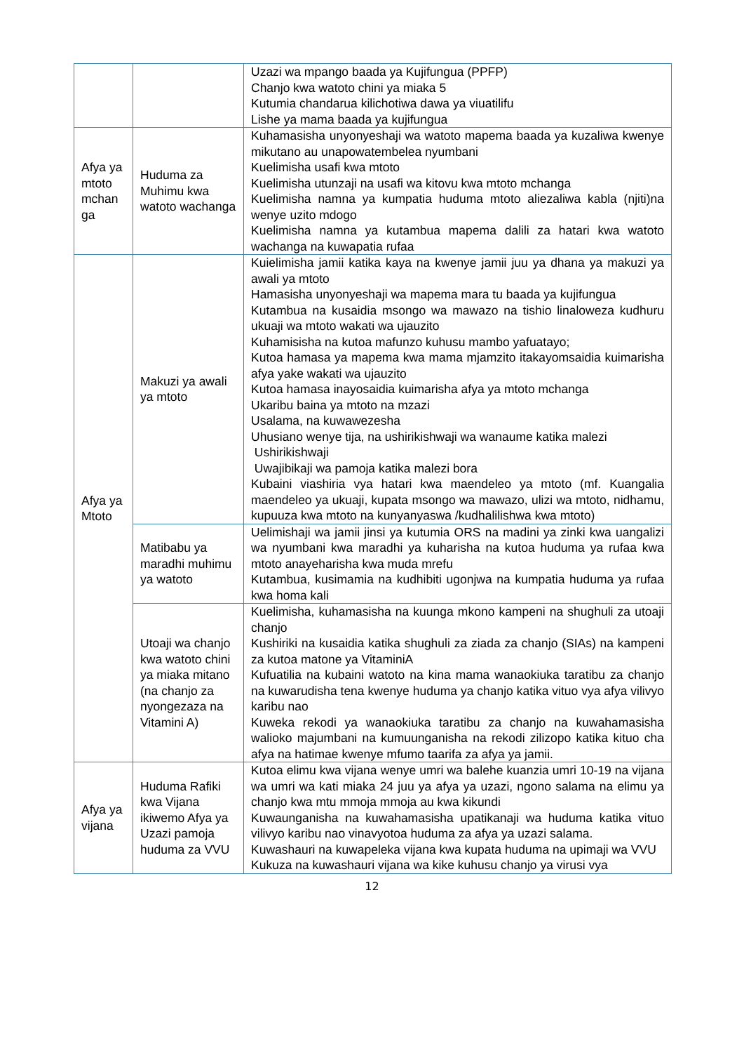| | | Uzazi wa mpango baada ya Kujifungua (PPFP) Chanjo kwa watoto chini ya miaka 5 Kutumia chandarua kilichotiwa dawa ya viuatilifu Lishe ya mama baada ya kujifungua |
| Afya ya mtoto mchan ga | Huduma za Muhimu kwa watoto wachanga | Kuhamasisha unyonyeshaji wa watoto mapema baada ya kuzaliwa kwenye mikutano au unapowatembelea nyumbani Kuelimisha usafi kwa mtoto Kuelimisha utunzaji na usafi wa kitovu kwa mtoto mchanga Kuelimisha namna ya kumpatia huduma mtoto aliezaliwa kabla (njiti)na wenye uzito mdogo Kuelimisha namna ya kutambua mapema dalili za hatari kwa watoto wachanga na kuwapatia rufaa |
| Afya ya Mtoto | Makuzi ya awali ya mtoto | Kuielimisha jamii katika kaya na kwenye jamii juu ya dhana ya makuzi ya awali ya mtoto Hamasisha unyonyeshaji wa mapema mara tu baada ya kujifungua Kutambua na kusaidia msongo wa mawazo na tishio linaloweza kudhuru ukuaji wa mtoto wakati wa ujauzito Kuhamisisha na kutoa mafunzo kuhusu mambo yafuatayo; Kutoa hamasa ya mapema kwa mama mjamzito itakayomsaidia kuimarisha afya yake wakati wa ujauzito Kutoa hamasa inayosaidia kuimarisha afya ya mtoto mchanga Ukaribu baina ya mtoto na mzazi Usalama, na kuwawezesha Uhusiano wenye tija, na ushirikishwaji wa wanaume katika malezi Ushirikishwaji Uwajibikaji wa pamoja katika malezi bora Kubaini viashiria vya hatari kwa maendeleo ya mtoto (mf. Kuangalia maendeleo ya ukuaji, kupata msongo wa mawazo, ulizi wa mtoto, nidhamu, kupuuza kwa mtoto na kunyanyaswa /kudhalilishwa kwa mtoto) |
| | Matibabu ya maradhi muhimu ya watoto | Uelimishaji wa jamii jinsi ya kutumia ORS na madini ya zinki kwa uangalizi wa nyumbani kwa maradhi ya kuharisha na kutoa huduma ya rufaa kwa mtoto anayeharisha kwa muda mrefu Kutambua, kusimamia na kudhibiti ugonjwa na kumpatia huduma ya rufaa kwa homa kali |
| | Utoaji wa chanjo kwa watoto chini ya miaka mitano (na chanjo za nyongezaza na Vitamini A) | Kuelimisha, kuhamasisha na kuunga mkono kampeni na shughuli za utoaji chanjo Kushiriki na kusaidia katika shughuli za ziada za chanjo (SIAs) na kampeni za kutoa matone ya VitaminiA Kufuatilia na kubaini watoto na kina mama wanaokiuka taratibu za chanjo na kuwarudisha tena kwenye huduma ya chanjo katika vituo vya afya vilivyo karibu nao Kuweka rekodi ya wanaokiuka taratibu za chanjo na kuwahamasisha walioko majumbani na kumuunganisha na rekodi zilizopo katika kituo cha afya na hatimae kwenye mfumo taarifa za afya ya jamii. |
| Afya ya vijana | Huduma Rafiki kwa Vijana ikiwemo Afya ya Uzazi pamoja huduma za VVU | Kutoa elimu kwa vijana wenye umri wa balehe kuanzia umri 10-19 na vijana wa umri wa kati miaka 24 juu ya afya ya uzazi, ngono salama na elimu ya chanjo kwa mtu mmoja mmoja au kwa kikundi Kuwaunganisha na kuwahamasisha upatikanaji wa huduma katika vituo vilivyo karibu nao vinavyotoa huduma za afya ya uzazi salama. Kuwashauri na kuwapeleka vijana kwa kupata huduma na upimaji wa VVU Kukuza na kuwashauri vijana wa kike kuhusu chanjo ya virusi vya |
12